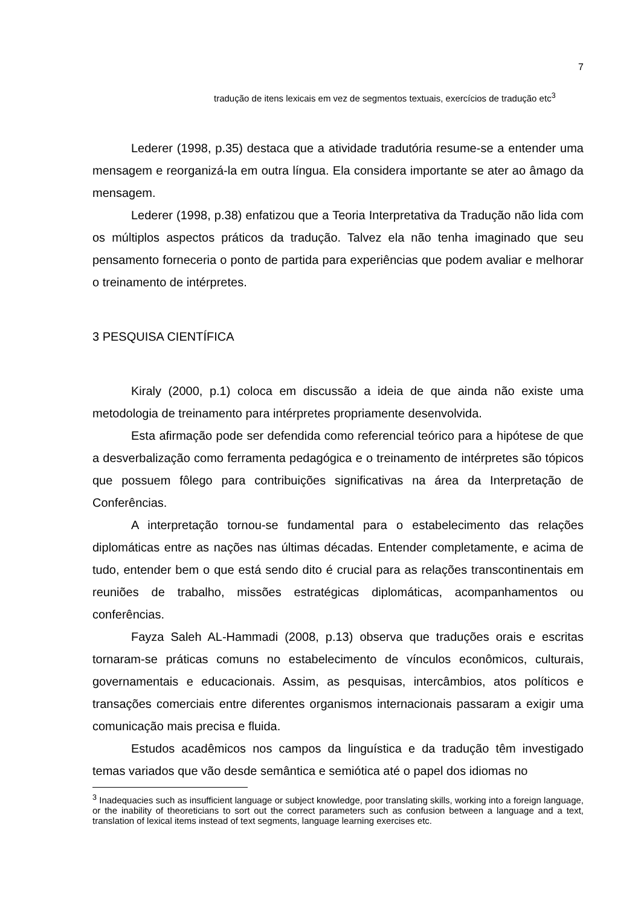7
tradução de itens lexicais em vez de segmentos textuais, exercícios de tradução etc<sup>3</sup>
Lederer (1998, p.35) destaca que a atividade tradutória resume-se a entender uma mensagem e reorganizá-la em outra língua. Ela considera importante se ater ao âmago da mensagem.
Lederer (1998, p.38) enfatizou que a Teoria Interpretativa da Tradução não lida com os múltiplos aspectos práticos da tradução. Talvez ela não tenha imaginado que seu pensamento forneceria o ponto de partida para experiências que podem avaliar e melhorar o treinamento de intérpretes.
3 PESQUISA CIENTÍFICA
Kiraly (2000, p.1) coloca em discussão a ideia de que ainda não existe uma metodologia de treinamento para intérpretes propriamente desenvolvida.
Esta afirmação pode ser defendida como referencial teórico para a hipótese de que a desverbalização como ferramenta pedagógica e o treinamento de intérpretes são tópicos que possuem fôlego para contribuições significativas na área da Interpretação de Conferências.
A interpretação tornou-se fundamental para o estabelecimento das relações diplomáticas entre as nações nas últimas décadas. Entender completamente, e acima de tudo, entender bem o que está sendo dito é crucial para as relações transcontinentais em reuniões de trabalho, missões estratégicas diplomáticas, acompanhamentos ou conferências.
Fayza Saleh AL-Hammadi (2008, p.13) observa que traduções orais e escritas tornaram-se práticas comuns no estabelecimento de vínculos econômicos, culturais, governamentais e educacionais. Assim, as pesquisas, intercâmbios, atos políticos e transações comerciais entre diferentes organismos internacionais passaram a exigir uma comunicação mais precisa e fluida.
Estudos acadêmicos nos campos da linguística e da tradução têm investigado temas variados que vão desde semântica e semiótica até o papel dos idiomas no
<sup>3</sup> Inadequacies such as insufficient language or subject knowledge, poor translating skills, working into a foreign language, or the inability of theoreticians to sort out the correct parameters such as confusion between a language and a text, translation of lexical items instead of text segments, language learning exercises etc.